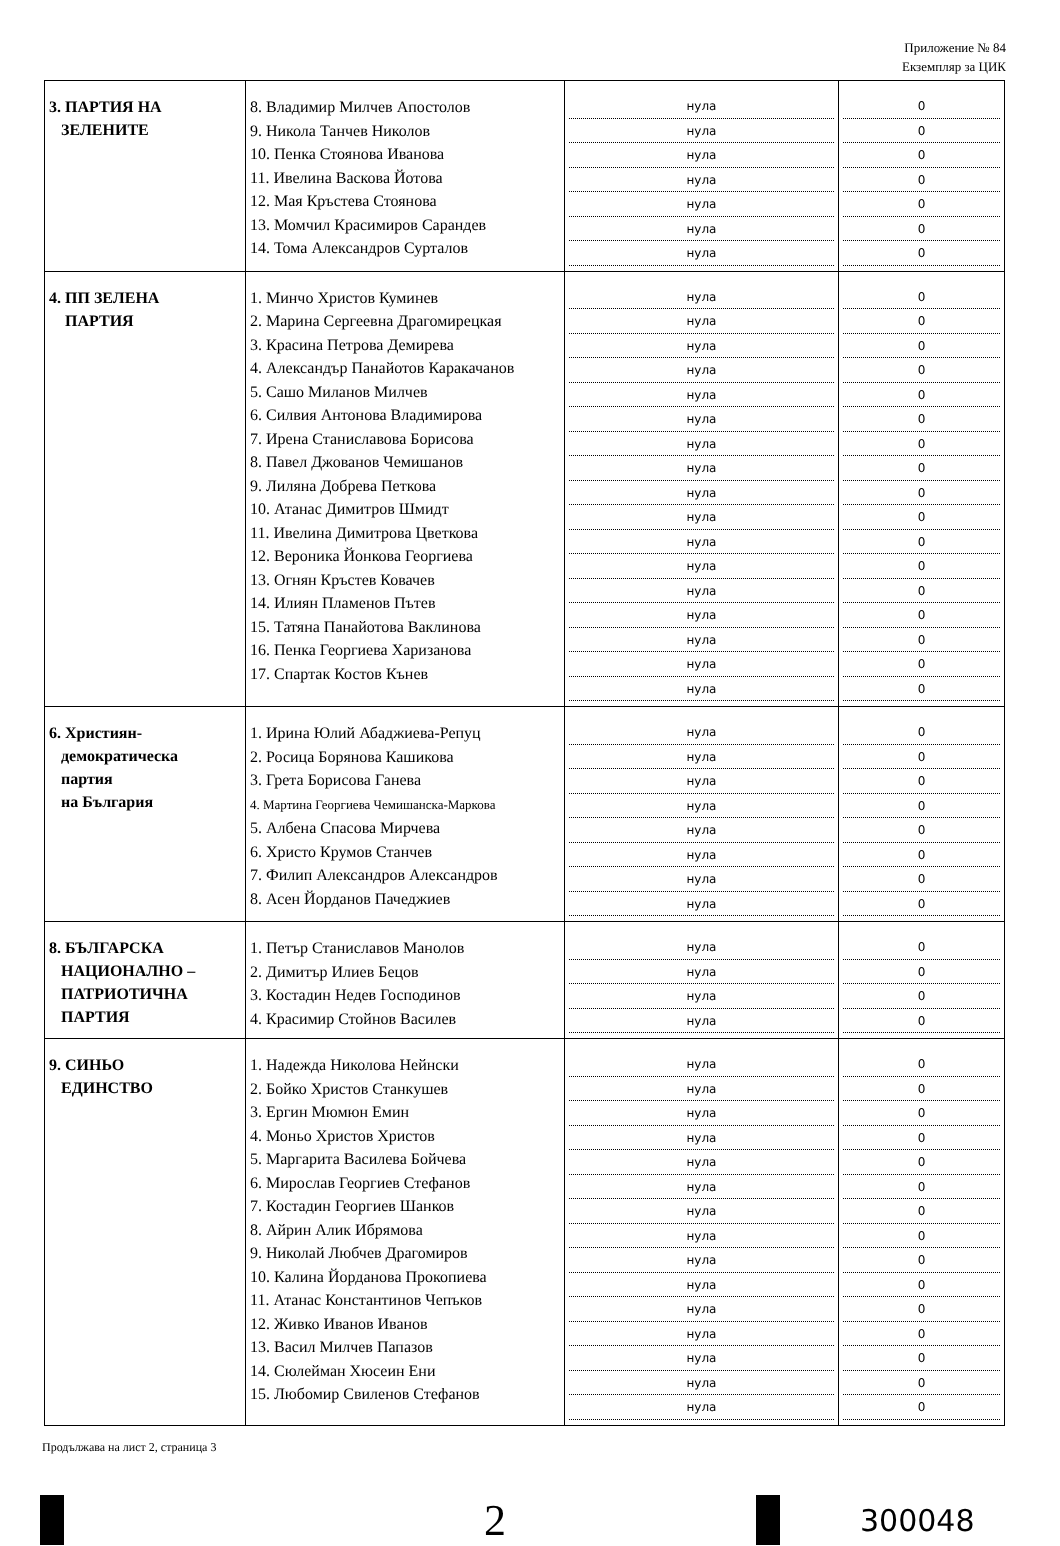Приложение № 84
Екземпляр за ЦИК
| 3. ПАРТИЯ НА ЗЕЛЕНИТЕ | 8. Владимир Милчев Апостолов 9. Никола Танчев Николов 10. Пенка Стоянова Иванова 11. Ивелина Васкова Йотова 12. Мая Кръстева Стоянова 13. Момчил Красимиров Сарандев 14. Тома Александров Сурталов | нула нула нула нула нула нула нула | 0 0 0 0 0 0 0 |
| 4. ПП ЗЕЛЕНА ПАРТИЯ | 1. Минчо Христов Куминев 2. Марина Сергеевна Драгомирецкая 3. Красина Петрова Демирева 4. Александър Панайотов Каракачанов 5. Сашо Миланов Милчев 6. Силвия Антонова Владимирова 7. Ирена Станиславова Борисова 8. Павел Джованов Чемишанов 9. Лиляна Добрева Петкова 10. Атанас Димитров Шмидт 11. Ивелина Димитрова Цветкова 12. Вероника Йонкова Георгиева 13. Огнян Кръстев Ковачев 14. Илиян Пламенов Пътев 15. Татяна Панайотова Ваклинова 16. Пенка Георгиева Харизанова 17. Спартак Костов Кънев | нула нула нула нула нула нула нула нула нула нула нула нула нула нула нула нула нула | 0 0 0 0 0 0 0 0 0 0 0 0 0 0 0 0 0 |
| 6. Християн- демократическа партия на България | 1. Ирина Юлий Абаджиева-Репуц 2. Росица Борянова Кашикова 3. Грета Борисова Ганева 4. Мартина Георгиева Чемишанска-Маркова 5. Албена Спасова Мирчева 6. Христо Крумов Станчев 7. Филип Александров Александров 8. Асен Йорданов Пачеджиев | нула нула нула нула нула нула нула нула | 0 0 0 0 0 0 0 0 |
| 8. БЪЛГАРСКА НАЦИОНАЛНО – ПАТРИОТИЧНА ПАРТИЯ | 1. Петър Станиславов Манолов 2. Димитър Илиев Бецов 3. Костадин Недев Господинов 4. Красимир Стойнов Василев | нула нула нула нула | 0 0 0 0 |
| 9. СИНЬО ЕДИНСТВО | 1. Надежда Николова Нейнски 2. Бойко Христов Станкушев 3. Ергин Мюмюн Емин 4. Моньо Христов Христов 5. Маргарита Василева Бойчева 6. Мирослав Георгиев Стефанов 7. Костадин Георгиев Шанков 8. Айрин Алик Ибрямова 9. Николай Любчев Драгомиров 10. Калина Йорданова Прокопиева 11. Атанас Константинов Чепъков 12. Живко Иванов Иванов 13. Васил Милчев Папазов 14. Сюлейман Хюсеин Ени 15. Любомир Свиленов Стефанов | нула нула нула нула нула нула нула нула нула нула нула нула нула нула нула | 0 0 0 0 0 0 0 0 0 0 0 0 0 0 0 |
Продължава на лист 2, страница 3
2
300048